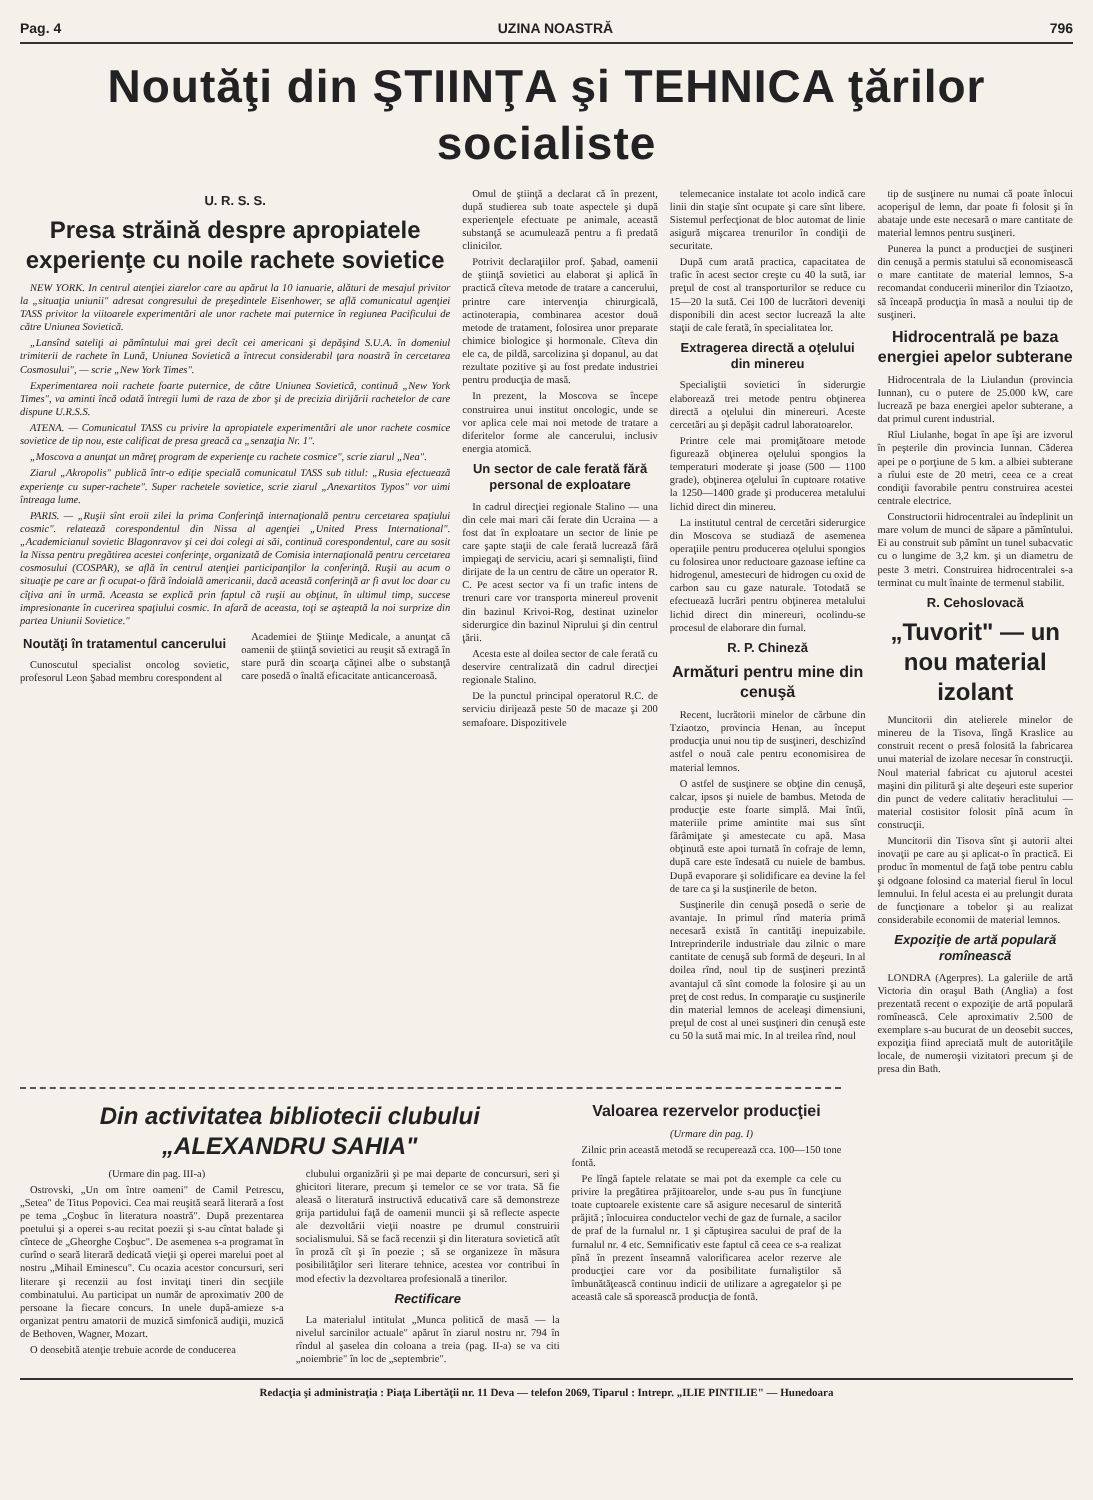Pag. 4 UZINA NOASTRĂ 796
Noutăţi din ŞTIINŢA şi TEHNICA ţărilor socialiste
U. R. S. S.
Presa străină despre apropiatele experienţe cu noile rachete sovietice
NEW YORK. In centrul atenţiei ziarelor care au apărut la 10 ianuarie, alături de mesajul privitor la „situaţia uniunii" adresat congresului de preşedintele Eisenhower, se află comunicatul agenţiei TASS privitor la viitoarele experimentări ale unor rachete mai puternice în regiunea Pacificului de către Uniunea Sovietică.
„Lansînd sateliţi ai pămîntului mai grei decît cei americani şi depăşind S.U.A. în domeniul trimiterii de rachete în Lună, Uniunea Sovietică a întrecut considerabil ţara noastră în cercetarea Cosmosului", — scrie „New York Times".
Experimentarea noii rachete foarte puternice, de către Uniunea Sovietică, continuă „New York Times", va aminti încă odată întregii lumi de raza de zbor şi de precizia dirijării rachetelor de care dispune U.R.S.S.
ATENA. — Comunicatul TASS cu privire la apropiatele experimentări ale unor rachete cosmice sovietice de tip nou, este calificat de presa greacă ca „senzaţia Nr. 1".
„Moscova a anunţat un măreţ program de experienţe cu rachete cosmice", scrie ziarul „Nea".
Ziarul „Akropolis" publică într-o ediţie specială comunicatul TASS sub titlul: „Rusia efectuează experienţe cu super-rachete". Super rachetele sovietice, scrie ziarul „Anexartitos Typos" vor uimi întreaga lume.
PARIS. — „Ruşii sînt eroii zilei la prima Conferinţă internaţională pentru cercetarea spaţiului cosmic". relatează corespondentul din Nissa al agenţiei „United Press International". „Academicianul sovietic Blagonravov şi cei doi colegi ai săi, continuă corespondentul, care au sosit la Nissa pentru pregătirea acestei conferinţe, organizată de Comisia internaţională pentru cercetarea cosmosului (COSPAR), se află în centrul atenţiei participanţilor la conferinţă. Ruşii au acum o situaţie pe care ar fi ocupat-o fără îndoială americanii, dacă această conferinţă ar fi avut loc doar cu cîţiva ani în urmă. Aceasta se explică prin faptul că ruşii au obţinut, în ultimul timp, succese impresionante în cucerirea spaţiului cosmic. In afară de aceasta, toţi se aşteaptă la noi surprize din partea Uniunii Sovietice."
Noutăţi în tratamentul cancerului
Cunoscutul specialist oncolog sovietic, profesorul Leon Şabad membru corespondent al
Academiei de Ştiinţe Medicale, a anunţat că oamenii de ştiinţă sovietici au reuşit să extragă în stare pură din scoarţa căţinei albe o substanţă care posedă o înaltă eficacitate anticanceroasă.
Omul de ştiinţă a declarat că în prezent, după studierea sub toate aspectele şi după experienţele efectuate pe animale, această substanţă se acumulează pentru a fi predată clinicilor.
Potrivit declaraţiilor prof. Şabad, oamenii de ştiinţă sovietici au elaborat şi aplică în practică cîteva metode de tratare a cancerului, printre care intervenţia chirurgicală, actinoterapia, combinarea acestor două metode de tratament, folosirea unor preparate chimice biologice şi hormonale. Cîteva din ele ca, de pildă, sarcolizina şi dopanul, au dat rezultate pozitive şi au fost predate industriei pentru producţia de masă.
In prezent, la Moscova se începe construirea unui institut oncologic, unde se vor aplica cele mai noi metode de tratare a diferitelor forme ale cancerului, inclusiv energia atomică.
Un sector de cale ferată fără personal de exploatare
In cadrul direcţiei regionale Stalino — una din cele mai mari căi ferate din Ucraina — a fost dat în exploatare un sector de linie pe care şapte staţii de cale ferată lucrează fără impiegaţi de serviciu, acari şi semnalişti, fiind dirijate de la un centru de către un operator R. C. Pe acest sector va fi un trafic intens de trenuri care vor transporta minereul provenit din bazinul Krivoi-Rog, destinat uzinelor siderurgice din bazinul Niprului şi din centrul ţării.
Acesta este al doilea sector de cale ferată cu deservire centralizată din cadrul direcţiei regionale Stalino.
De la punctul principal operatorul R.C. de serviciu dirijează peste 50 de macaze şi 200 semafoare. Dispozitivele
telemecanice instalate tot acolo indică care linii din staţie sînt ocupate şi care sînt libere. Sistemul perfecţionat de bloc automat de linie asigură mişcarea trenurilor în condiţii de securitate.
După cum arată practica, capacitatea de trafic în acest sector creşte cu 40 la sută, iar preţul de cost al transporturilor se reduce cu 15—20 la sută. Cei 100 de lucrători deveniţi disponibili din acest sector lucrează la alte staţii de cale ferată, în specialitatea lor.
Extragerea directă a oţelului din minereu
Specialiştii sovietici în siderurgie elaborează trei metode pentru obţinerea directă a oţelului din minereuri. Aceste cercetări au şi depăşit cadrul laboratoarelor.
Printre cele mai promiţătoare metode figurează obţinerea oţelului spongios la temperaturi moderate şi joase (500 — 1100 grade), obţinerea oţelului în cuptoare rotative la 1250—1400 grade şi producerea metalului lichid direct din minereu.
La institutul central de cercetări siderurgice din Moscova se studiază de asemenea operaţiile pentru producerea oţelului spongios cu folosirea unor reductoare gazoase ieftine ca hidrogenul, amestecuri de hidrogen cu oxid de carbon sau cu gaze naturale. Totodată se efectuează lucrări pentru obţinerea metalului lichid direct din minereuri, ocolindu-se procesul de elaborare din furnal.
R. P. Chineză
Armături pentru mine din cenuşă
Recent, lucrătorii minelor de cărbune din Tziaotzo, provincia Henan, au început producţia unui nou tip de susţineri, deschizînd astfel o nouă cale pentru economisirea de material lemnos.
O astfel de susţinere se obţine din cenuşă, calcar, ipsos şi nuiele de bambus. Metoda de producţie este foarte simplă. Mai întîi, materiile prime amintite mai sus sînt fărâmiţate şi amestecate cu apă. Masa obţinută este apoi turnată în cofraje de lemn, după care este îndesată cu nuiele de bambus. După evaporare şi solidificare ea devine la fel de tare ca şi la susţinerile de beton.
Susţinerile din cenuşă posedă o serie de avantaje. In primul rînd materia primă necesară există în cantităţi inepuizabile. Intreprinderile industriale dau zilnic o mare cantitate de cenuşă sub formă de deşeuri. In al doilea rînd, noul tip de susţineri prezintă avantajul că sînt comode la folosire şi au un preţ de cost redus. In comparaţie cu susţinerile din material lemnos de aceleaşi dimensiuni, preţul de cost al unei susţineri din cenuşă este cu 50 la sută mai mic. In al treilea rînd, noul
tip de susţinere nu numai că poate înlocui acoperişul de lemn, dar poate fi folosit şi în abataje unde este necesară o mare cantitate de material lemnos pentru susţineri.
Punerea la punct a producţiei de susţineri din cenuşă a permis statului să economisească o mare cantitate de material lemnos, S-a recomandat conducerii minerilor din Tziaotzo, să înceapă producţia în masă a noului tip de susţineri.
Hidrocentrală pe baza energiei apelor subterane
Hidrocentrala de la Liulandun (provincia Iunnan), cu o putere de 25.000 kW, care lucrează pe baza energiei apelor subterane, a dat primul curent industrial.
Rîul Liulanhe, bogat în ape îşi are izvorul în peşterile din provincia Iunnan. Căderea apei pe o porţiune de 5 km. a albiei subterane a rîului este de 20 metri, ceea ce a creat condiţii favorabile pentru construirea acestei centrale electrice.
Constructorii hidrocentralei au îndeplinit un mare volum de munci de săpare a pămîntului. Ei au construit sub pămînt un tunel subacvatic cu o lungime de 3,2 km. şi un diametru de peste 3 metri. Construirea hidrocentralei s-a terminat cu mult înainte de termenul stabilit.
R. Cehoslovacă
„Tuvorit" — un nou material izolant
Muncitorii din atelierele minelor de minereu de la Tisova, lîngă Kraslice au construit recent o presă folosită la fabricarea unui material de izolare necesar în construcţii. Noul material fabricat cu ajutorul acestei maşini din pilitură şi alte deşeuri este superior din punct de vedere calitativ heraclitului — material costisitor folosit pînă acum în construcţii.
Muncitorii din Tisova sînt şi autorii altei inovaţii pe care au şi aplicat-o în practică. Ei produc în momentul de faţă tobe pentru cablu şi odgoane folosind ca material fierul în locul lemnului. In felul acesta ei au prelungit durata de funcţionare a tobelor şi au realizat considerabile economii de material lemnos.
Expoziţie de artă populară romînească
LONDRA (Agerpres). La galeriile de artă Victoria din oraşul Bath (Anglia) a fost prezentată recent o expoziţie de artă populară romînească. Cele aproximativ 2.500 de exemplare s-au bucurat de un deosebit succes, expoziţia fiind apreciată mult de autorităţile locale, de numeroşii vizitatori precum şi de presa din Bath.
Din activitatea bibliotecii clubului „ALEXANDRU SAHIA"
(Urmare din pag. III-a)
Ostrovski, „Un om între oameni" de Camil Petrescu, „Setea" de Titus Popovici. Cea mai reuşită seară literară a fost pe tema „Coşbuc în literatura noastră". După prezentarea poetului şi a operei s-au recitat poezii şi s-au cîntat balade şi cîntece de „Gheorghe Coşbuc". De asemenea s-a programat în curînd o seară literară dedicată vieţii şi operei marelui poet al nostru „Mihail Eminescu". Cu ocazia acestor concursuri, seri literare şi recenzii au fost invitaţi tineri din secţiile combinatului. Au participat un număr de aproximativ 200 de persoane la fiecare concurs. In unele după-amieze s-a organizat pentru amatorii de muzică simfonică audiţii, muzică de Bethoven, Wagner, Mozart.
O deosebită atenţie trebuie acorde de conducerea
clubului organizării şi pe mai departe de concursuri, seri şi ghicitori literare, precum şi temelor ce se vor trata. Să fie aleasă o literatură instructivă educativă care să demonstreze grija partidului faţă de oamenii muncii şi să reflecte aspecte ale dezvoltării vieţii noastre pe drumul construirii socialismului. Să se facă recenzii şi din literatura sovietică atît în proză cît şi în poezie ; să se organizeze în măsura posibilităţilor seri literare tehnice, acestea vor contribui în mod efectiv la dezvoltarea profesională a tinerilor.
Rectificare
La materialul intitulat „Munca politică de masă — la nivelul sarcinilor actuale" apărut în ziarul nostru nr. 794 în rîndul al şaselea din coloana a treia (pag. II-a) se va citi „noiembrie" în loc de „septembrie".
Valoarea rezervelor producţiei
(Urmare din pag. I)
Zilnic prin această metodă se recuperează cca. 100—150 tone fontă.
Pe lîngă faptele relatate se mai pot da exemple ca cele cu privire la pregătirea prăjitoarelor, unde s-au pus în funcţiune toate cuptoarele existente care să asigure necesarul de sinterită prăjită ; înlocuirea conductelor vechi de gaz de furnale, a sacilor de praf de la furnalul nr. 1 şi căptuşirea sacului de praf de la furnalul nr. 4 etc. Semnificativ este faptul că ceea ce s-a realizat pînă în prezent înseamnă valorificarea acelor rezerve ale producţiei care vor da posibilitate furnaliştilor să îmbunătăţească continuu indicii de utilizare a agregatelor şi pe această cale să sporească producţia de fontă.
Redacţia şi administraţia : Piaţa Libertăţii nr. 11 Deva — telefon 2069, Tiparul : Intrepr. „ILIE PINTILIE" — Hunedoara